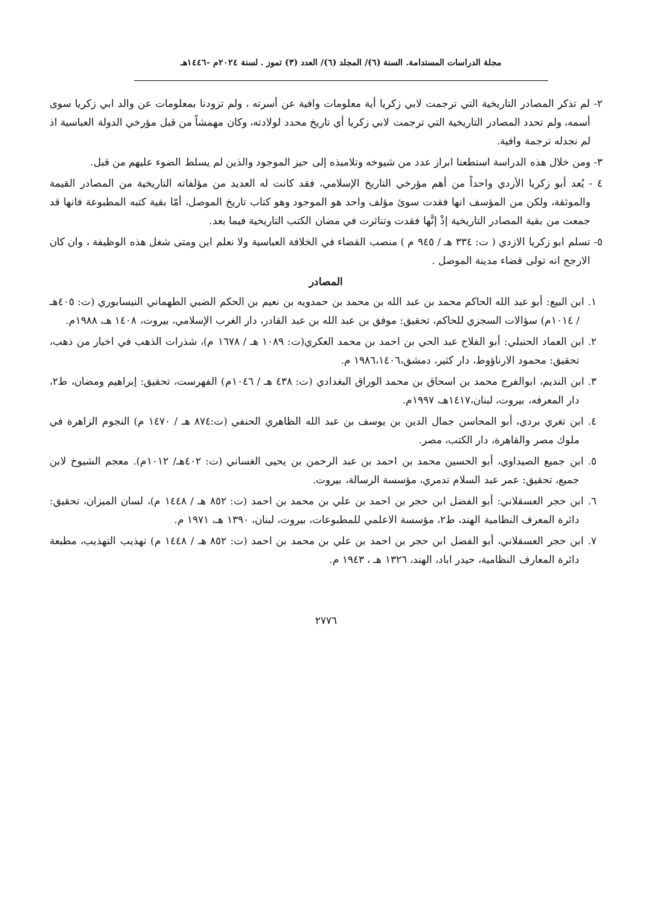مجلة الدراسات المستدامة. السنة (٦)/ المجلد (٦)/ العدد (٣) تموز . لسنة ٢٠٢٤م -١٤٤٦هـ
٢- لم تذكر المصادر التاريخية التي ترجمت لابي زكريا أية معلومات وافية عن أسرته ، ولم تزودنا بمعلومات عن والد ابي زكريا سوى أسمه، ولم تحدد المصادر التاريخية التي ترجمت لابي زكريا أي تاريخ محدد لولادته، وكان مهمشاً من قبل مؤرخي الدولة العباسية اذ لم نجدله ترجمة وافية.
٣- ومن خلال هذه الدراسة استطعنا ابراز عدد من شيوخه وتلاميذه إلى حيز الموجود والذين لم يسلط الضوء عليهم من قبل.
٤ - يُعد أبو زكريا الأزدي واحداً من أهم مؤرخي التاريخ الإسلامي، فقد كانت له العديد من مؤلفاته التاريخية من المصادر القيمة والموثقة، ولكن من المؤسف انها فقدت سوئ مؤلف واحد هو الموجود وهو كتاب تاريخ الموصل، أمّا بقية كتبه المطبوعة فانها قد جمعت من بقية المصادر التاريخية إذْ إنَّها فقدت وتناثرت في مضان الكتب التاريخية فيما بعد.
٥- تسلم ابو زكريا الازدي ( ت: ٣٣٤ هـ / ٩٤٥ م ) منصب القضاء في الخلافة العباسية ولا نعلم اين ومتى شغل هذه الوظيفة ، وان كان الارجح انه تولى قضاء مدينة الموصل .
المصادر
١. ابن البيع: أبو عبد الله الحاكم محمد بن عبد الله بن محمد بن حمدويه بن نعيم بن الحكم الضبي الطهماني النيسابوري (ت: ٤٠٥هـ / ١٠١٤م) سؤالات السجزي للحاكم، تحقيق: موفق بن عبد الله بن عبد القادر، دار الغرب الإسلامي، بيروت، ١٤٠٨ هـ، ١٩٨٨م.
٢. ابن العماد الحنبلي: أبو الفلاح عبد الحي بن احمد بن محمد العكري(ت: ١٠٨٩ هـ / ١٦٧٨ م)، شذرات الذهب في اخبار من ذهب، تحقيق: محمود الارناؤوط، دار كثير، دمشق،١٩٨٦،١٤٠٦ م.
٣. ابن النديم، ابوالفرج محمد بن اسحاق بن محمد الوراق البغدادي (ت: ٤٣٨ هـ / ١٠٤٦م) الفهرست، تحقيق: إبراهيم ومضان، ط٢، دار المعرفه، بيروت، لبنان،١٤١٧هـ، ١٩٩٧م.
٤. ابن تغري بردي، أبو المحاسن جمال الدين بن يوسف بن عبد الله الظاهري الحنفي (ت:٨٧٤ هـ / ١٤٧٠ م) النجوم الزاهرة في ملوك مصر والقاهرة، دار الكتب، مصر.
٥. ابن جميع الصيداوي، أبو الحسين محمد بن احمد بن عبد الرحمن بن يحيى الغساني (ت: ٤٠٢هـ/ ١٠١٢م). معجم الشيوخ لابن جميع، تحقيق: عمر عبد السلام تدمري، مؤسسة الرسالة، بيروت.
٦. ابن حجر العسقلاني: أبو الفضل ابن حجر بن احمد بن علي بن محمد بن احمد (ت: ٨٥٢ هـ / ١٤٤٨ م)، لسان الميزان، تحقيق: دائرة المعرف النظامية الهند، ط٢، مؤسسة الاعلمي للمطبوعات، بيروت، لبنان، ١٣٩٠ هـ، ١٩٧١ م.
٧. ابن حجر العسقلاني، أبو الفضل ابن حجر بن احمد بن علي بن محمد بن احمد (ت: ٨٥٢ هـ / ١٤٤٨ م) تهذيب التهذيب، مطبعة دائرة المعارف النظامية، حيدر اباد، الهند، ١٣٢٦ هـ ، ١٩٤٣ م.
٢٧٧٦